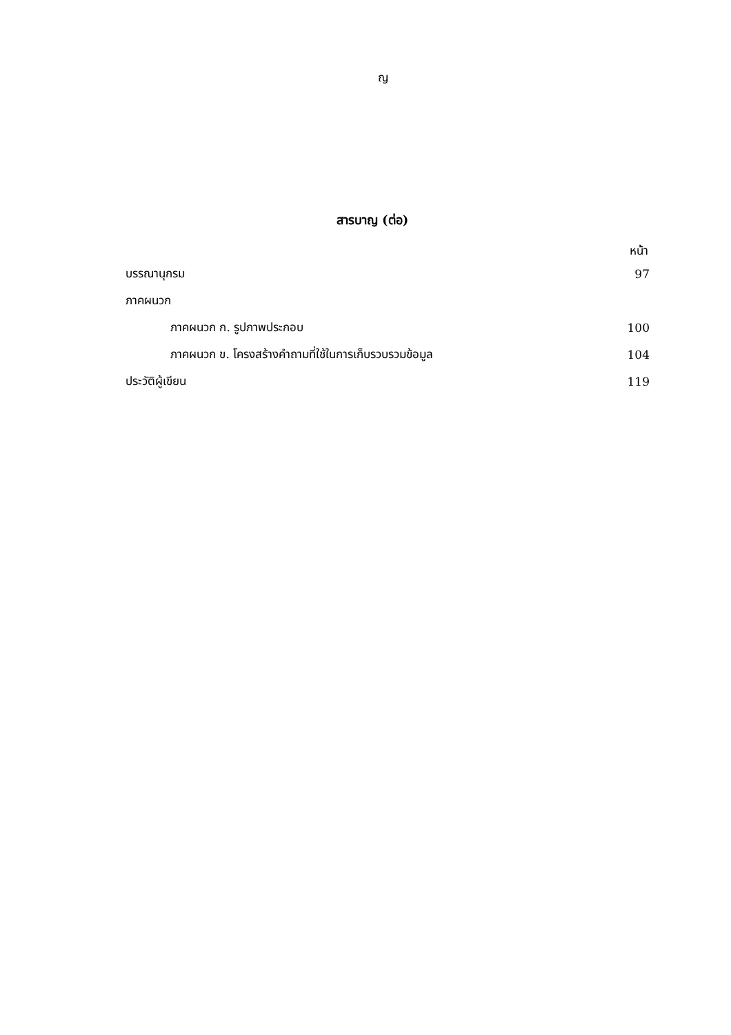ญ
สารบาญ (ต่อ)
หน้า
บรรณานุกรม 97
ภาคผนวก
ภาคผนวก ก. รูปภาพประกอบ 100
ภาคผนวก ข. โครงสร้างคำถามที่ใช้ในการเก็บรวบรวมข้อมูล 104
ประวัติผู้เขียน 119